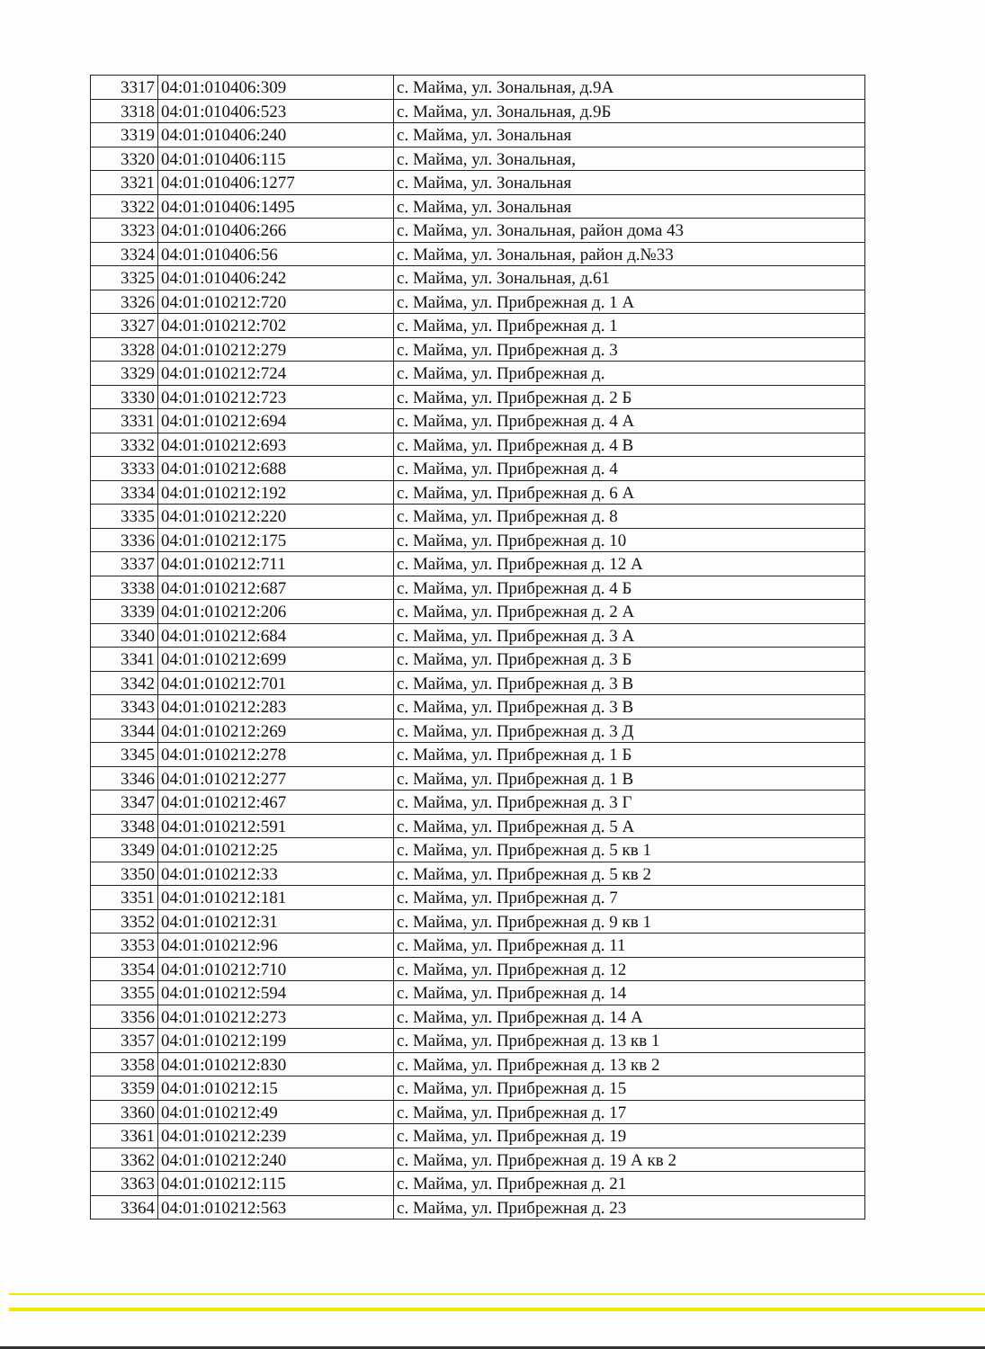| 3317 | 04:01:010406:309 | с. Майма, ул. Зональная, д.9А |
| 3318 | 04:01:010406:523 | с. Майма, ул. Зональная, д.9Б |
| 3319 | 04:01:010406:240 | с. Майма, ул. Зональная |
| 3320 | 04:01:010406:115 | с. Майма, ул. Зональная, |
| 3321 | 04:01:010406:1277 | с. Майма, ул. Зональная |
| 3322 | 04:01:010406:1495 | с. Майма, ул. Зональная |
| 3323 | 04:01:010406:266 | с. Майма, ул. Зональная, район дома 43 |
| 3324 | 04:01:010406:56 | с. Майма, ул. Зональная, район д.№33 |
| 3325 | 04:01:010406:242 | с. Майма, ул. Зональная, д.61 |
| 3326 | 04:01:010212:720 | с. Майма, ул. Прибрежная д. 1 А |
| 3327 | 04:01:010212:702 | с. Майма, ул. Прибрежная д. 1 |
| 3328 | 04:01:010212:279 | с. Майма, ул. Прибрежная д. 3 |
| 3329 | 04:01:010212:724 | с. Майма, ул. Прибрежная д. |
| 3330 | 04:01:010212:723 | с. Майма, ул. Прибрежная д. 2 Б |
| 3331 | 04:01:010212:694 | с. Майма, ул. Прибрежная д. 4 А |
| 3332 | 04:01:010212:693 | с. Майма, ул. Прибрежная д. 4 В |
| 3333 | 04:01:010212:688 | с. Майма, ул. Прибрежная д. 4 |
| 3334 | 04:01:010212:192 | с. Майма, ул. Прибрежная д. 6 А |
| 3335 | 04:01:010212:220 | с. Майма, ул. Прибрежная д. 8 |
| 3336 | 04:01:010212:175 | с. Майма, ул. Прибрежная д. 10 |
| 3337 | 04:01:010212:711 | с. Майма, ул. Прибрежная д. 12 А |
| 3338 | 04:01:010212:687 | с. Майма, ул. Прибрежная д. 4 Б |
| 3339 | 04:01:010212:206 | с. Майма, ул. Прибрежная д. 2 А |
| 3340 | 04:01:010212:684 | с. Майма, ул. Прибрежная д. 3 А |
| 3341 | 04:01:010212:699 | с. Майма, ул. Прибрежная д. 3 Б |
| 3342 | 04:01:010212:701 | с. Майма, ул. Прибрежная д. 3 В |
| 3343 | 04:01:010212:283 | с. Майма, ул. Прибрежная д. 3 В |
| 3344 | 04:01:010212:269 | с. Майма, ул. Прибрежная д. 3 Д |
| 3345 | 04:01:010212:278 | с. Майма, ул. Прибрежная д. 1 Б |
| 3346 | 04:01:010212:277 | с. Майма, ул. Прибрежная д. 1 В |
| 3347 | 04:01:010212:467 | с. Майма, ул. Прибрежная д. 3 Г |
| 3348 | 04:01:010212:591 | с. Майма, ул. Прибрежная д. 5 А |
| 3349 | 04:01:010212:25 | с. Майма, ул. Прибрежная д. 5 кв 1 |
| 3350 | 04:01:010212:33 | с. Майма, ул. Прибрежная д. 5 кв 2 |
| 3351 | 04:01:010212:181 | с. Майма, ул. Прибрежная д. 7 |
| 3352 | 04:01:010212:31 | с. Майма, ул. Прибрежная д. 9 кв 1 |
| 3353 | 04:01:010212:96 | с. Майма, ул. Прибрежная д. 11 |
| 3354 | 04:01:010212:710 | с. Майма, ул. Прибрежная д. 12 |
| 3355 | 04:01:010212:594 | с. Майма, ул. Прибрежная д. 14 |
| 3356 | 04:01:010212:273 | с. Майма, ул. Прибрежная д. 14 А |
| 3357 | 04:01:010212:199 | с. Майма, ул. Прибрежная д. 13 кв 1 |
| 3358 | 04:01:010212:830 | с. Майма, ул. Прибрежная д. 13 кв 2 |
| 3359 | 04:01:010212:15 | с. Майма, ул. Прибрежная д. 15 |
| 3360 | 04:01:010212:49 | с. Майма, ул. Прибрежная д. 17 |
| 3361 | 04:01:010212:239 | с. Майма, ул. Прибрежная д. 19 |
| 3362 | 04:01:010212:240 | с. Майма, ул. Прибрежная д. 19 А кв 2 |
| 3363 | 04:01:010212:115 | с. Майма, ул. Прибрежная д. 21 |
| 3364 | 04:01:010212:563 | с. Майма, ул. Прибрежная д. 23 |